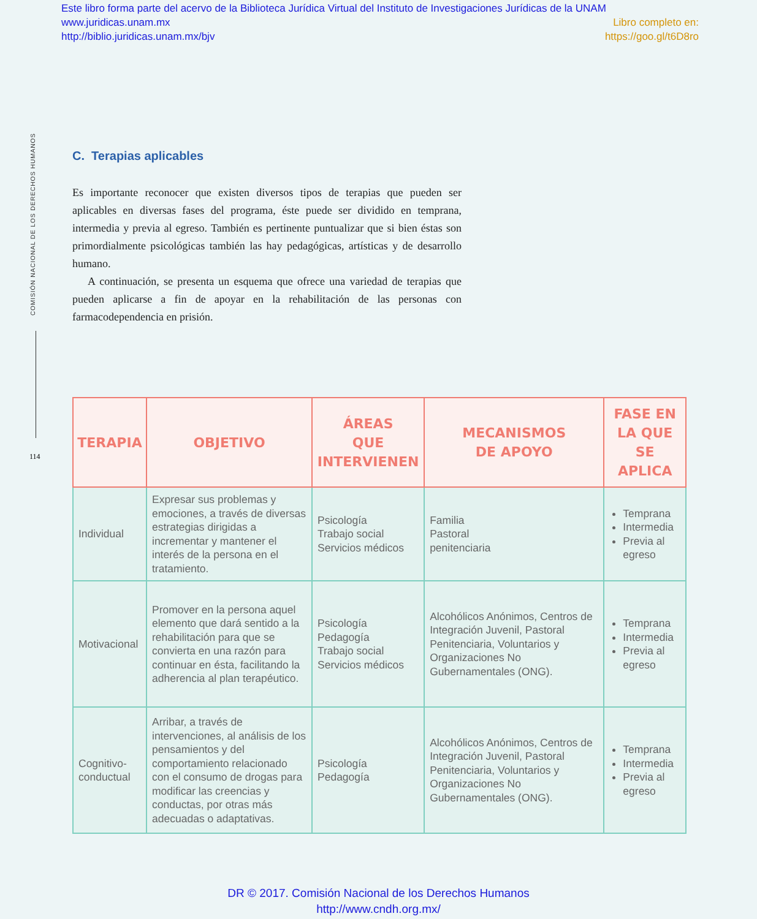Este libro forma parte del acervo de la Biblioteca Jurídica Virtual del Instituto de Investigaciones Jurídicas de la UNAM
www.juridicas.unam.mx Libro completo en:
http://biblio.juridicas.unam.mx/bjv https://goo.gl/t6D8ro
COMISIÓN NACIONAL DE LOS DERECHOS HUMANOS
114
C. Terapias aplicables
Es importante reconocer que existen diversos tipos de terapias que pueden ser aplicables en diversas fases del programa, éste puede ser dividido en temprana, intermedia y previa al egreso. También es pertinente puntualizar que si bien éstas son primordialmente psicológicas también las hay pedagógicas, artísticas y de desarrollo humano.
A continuación, se presenta un esquema que ofrece una variedad de terapias que pueden aplicarse a fin de apoyar en la rehabilitación de las personas con farmacodependencia en prisión.
| TERAPIA | OBJETIVO | ÁREAS QUE INTERVIENEN | MECANISMOS DE APOYO | FASE EN LA QUE SE APLICA |
| --- | --- | --- | --- | --- |
| Individual | Expresar sus problemas y emociones, a través de diversas estrategias dirigidas a incrementar y mantener el interés de la persona en el tratamiento. | Psicología Trabajo social Servicios médicos | Familia Pastoral penitenciaria | Temprana Intermedia Previa al egreso |
| Motivacional | Promover en la persona aquel elemento que dará sentido a la rehabilitación para que se convierta en una razón para continuar en ésta, facilitando la adherencia al plan terapéutico. | Psicología Pedagogía Trabajo social Servicios médicos | Alcohólicos Anónimos, Centros de Integración Juvenil, Pastoral Penitenciaria, Voluntarios y Organizaciones No Gubernamentales (ONG). | Temprana Intermedia Previa al egreso |
| Cognitivo-conductual | Arribar, a través de intervenciones, al análisis de los pensamientos y del comportamiento relacionado con el consumo de drogas para modificar las creencias y conductas, por otras más adecuadas o adaptativas. | Psicología Pedagogía | Alcohólicos Anónimos, Centros de Integración Juvenil, Pastoral Penitenciaria, Voluntarios y Organizaciones No Gubernamentales (ONG). | Temprana Intermedia Previa al egreso |
DR © 2017. Comisión Nacional de los Derechos Humanos
http://www.cndh.org.mx/